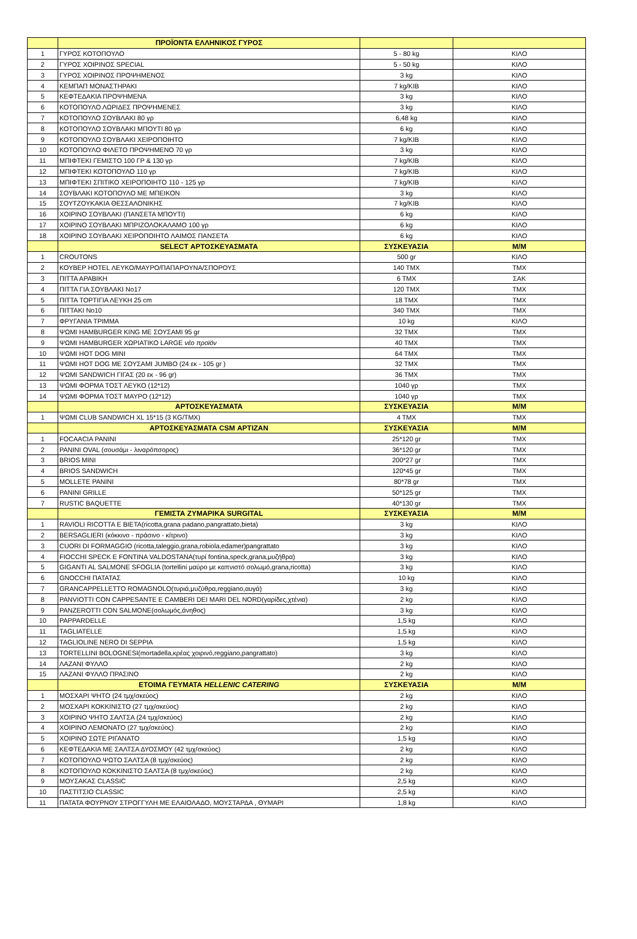| | ΠΡΟΪΟΝΤΑ ΕΛΛΗΝΙΚΟΣ ΓΥΡΟΣ | | |
| 1 | ΓΥΡΟΣ ΚΟΤΟΠΟΥΛΟ | 5 - 80 kg | ΚΙΛΟ |
| 2 | ΓΥΡΟΣ ΧΟΙΡΙΝΟΣ SPECIAL | 5 - 50 kg | ΚΙΛΟ |
| 3 | ΓΥΡΟΣ ΧΟΙΡΙΝΟΣ ΠΡΟΨΗΜΕΝΟΣ | 3 kg | ΚΙΛΟ |
| 4 | ΚΕΜΠΑΠ ΜΟΝΑΣΤΗΡΑΚΙ | 7 kg/KIB | ΚΙΛΟ |
| 5 | ΚΕΦΤΕΔΑΚΙΑ ΠΡΟΨΗΜΕΝΑ | 3 kg | ΚΙΛΟ |
| 6 | ΚΟΤΟΠΟΥΛΟ ΛΩΡΙΔΕΣ ΠΡΟΨΗΜΕΝΕΣ | 3 kg | ΚΙΛΟ |
| 7 | ΚΟΤΟΠΟΥΛΟ ΣΟΥΒΛΑΚΙ 80 γρ | 6,48 kg | ΚΙΛΟ |
| 8 | ΚΟΤΟΠΟΥΛΟ ΣΟΥΒΛΑΚΙ ΜΠΟΥΤΙ 80 γρ | 6 kg | ΚΙΛΟ |
| 9 | ΚΟΤΟΠΟΥΛΟ ΣΟΥΒΛΑΚΙ ΧΕΙΡΟΠΟΙΗΤΟ | 7 kg/KIB | ΚΙΛΟ |
| 10 | ΚΟΤΟΠΟΥΛΟ ΦΙΛΕΤΟ ΠΡΟΨΗΜΕΝΟ 70 γρ | 3 kg | ΚΙΛΟ |
| 11 | ΜΠΙΦΤΕΚΙ ΓΕΜΙΣΤΟ 100 ΓΡ & 130 γρ | 7 kg/KIB | ΚΙΛΟ |
| 12 | ΜΠΙΦΤΕΚΙ ΚΟΤΟΠΟΥΛΟ 110 γρ | 7 kg/KIB | ΚΙΛΟ |
| 13 | ΜΠΙΦΤΕΚΙ ΣΠΙΤΙΚΟ ΧΕΙΡΟΠΟΙΗΤΟ 110 - 125 γρ | 7 kg/KIB | ΚΙΛΟ |
| 14 | ΣΟΥΒΛΑΚΙ ΚΟΤΟΠΟΥΛΟ ΜΕ ΜΠΕΙΚΟΝ | 3 kg | ΚΙΛΟ |
| 15 | ΣΟΥΤΖΟΥΚΑΚΙΑ ΘΕΣΣΑΛΟΝΙΚΗΣ | 7 kg/KIB | ΚΙΛΟ |
| 16 | ΧΟΙΡΙΝΟ ΣΟΥΒΛΑΚΙ (ΠΑΝΣΕΤΑ ΜΠΟΥΤΙ) | 6 kg | ΚΙΛΟ |
| 17 | ΧΟΙΡΙΝΟ ΣΟΥΒΛΑΚΙ ΜΠΡΙΖΟΛΟΚΑΛΑΜΟ 100 γρ | 6 kg | ΚΙΛΟ |
| 18 | ΧΟΙΡΙΝΟ ΣΟΥΒΛΑΚΙ ΧΕΙΡΟΠΟΙΗΤΟ ΛΑΙΜΟΣ ΠΑΝΣΕΤΑ | 6 kg | ΚΙΛΟ |
| | SELECT ΑΡΤΟΣΚΕΥΑΣΜΑΤΑ | ΣΥΣΚΕΥΑΣΙΑ | Μ/Μ |
| 1 | CROUTONS | 500 gr | ΚΙΛΟ |
| 2 | ΚΟΥΒΕΡ HOTEL ΛΕΥΚΟ/ΜΑΥΡΟ/ΠΑΠΑΡΟΥΝΑ/ΣΠΟΡΟΥΣ | 140 ΤΜΧ | ΤΜΧ |
| 3 | ΠΙΤΤΑ ΑΡΑΒΙΚΗ | 6 ΤΜΧ | ΣΑΚ |
| 4 | ΠΙΤΤΑ ΓΙΑ ΣΟΥΒΛΑΚΙ Νο17 | 120 ΤΜΧ | ΤΜΧ |
| 5 | ΠΙΤΤΑ ΤΟΡΤΙΓΙΑ ΛΕΥΚΗ 25 cm | 18 ΤΜΧ | ΤΜΧ |
| 6 | ΠΙΤΤΑΚΙ Νο10 | 340 ΤΜΧ | ΤΜΧ |
| 7 | ΦΡΥΓΑΝΙΑ ΤΡΙΜΜΑ | 10 kg | ΚΙΛΟ |
| 8 | ΨΩΜΙ HAMBURGER KING ΜΕ ΣΟΥΣΑΜΙ 95 gr | 32 ΤΜΧ | ΤΜΧ |
| 9 | ΨΩΜΙ HAMBURGER ΧΩΡΙΑΤΙΚΟ LARGE νέο προϊόν | 40 ΤΜΧ | ΤΜΧ |
| 10 | ΨΩΜΙ HOT DOG MINI | 64 ΤΜΧ | ΤΜΧ |
| 11 | ΨΩΜΙ HOT DOG ΜΕ ΣΟΥΣΑΜΙ JUMBO (24 εκ - 105 gr ) | 32 ΤΜΧ | ΤΜΧ |
| 12 | ΨΩΜΙ SANDWICH ΓΙΓΑΣ (20 εκ - 96 gr) | 36 ΤΜΧ | ΤΜΧ |
| 13 | ΨΩΜΙ ΦΟΡΜΑ ΤΟΣΤ ΛΕΥΚΟ (12*12) | 1040 γρ | ΤΜΧ |
| 14 | ΨΩΜΙ ΦΟΡΜΑ ΤΟΣΤ ΜΑΥΡΟ (12*12) | 1040 γρ | ΤΜΧ |
| | ΑΡΤΟΣΚΕΥΑΣΜΑΤΑ | ΣΥΣΚΕΥΑΣΙΑ | Μ/Μ |
| 1 | ΨΩΜΙ CLUB SANDWICH XL 15*15 (3 KG/TMX) | 4 ΤΜΧ | ΤΜΧ |
| | ΑΡΤΟΣΚΕΥΑΣΜΑΤΑ CSM ΑΡΤΙΖΑΝ | ΣΥΣΚΕΥΑΣΙΑ | Μ/Μ |
| 1 | FOCAACIA PANINI | 25*120 gr | ΤΜΧ |
| 2 | PANINI OVAL (σουσάμι - λιναρόπσορος) | 36*120 gr | ΤΜΧ |
| 3 | BRIOS MINI | 200*27 gr | ΤΜΧ |
| 4 | BRIOS SANDWICH | 120*45 gr | ΤΜΧ |
| 5 | MOLLETE PANINI | 80*78 gr | ΤΜΧ |
| 6 | PANINI GRILLE | 50*125 gr | ΤΜΧ |
| 7 | RUSTIC BAQUETTE | 40*130 gr | ΤΜΧ |
| | ΓΕΜΙΣΤΑ ΖΥΜΑΡΙΚΑ SURGITAL | ΣΥΣΚΕΥΑΣΙΑ | Μ/Μ |
| 1 | RAVIOLI RICOTTA E BIETA(ricotta,grana padano,pangrattato,bieta) | 3 kg | ΚΙΛΟ |
| 2 | BERSAGLIERI (κόκκινο - πράσινο - κίτρινο) | 3 kg | ΚΙΛΟ |
| 3 | CUORI DI FORMAGGIO (ricotta,taleggio,grana,robiola,edamer)pangrattato | 3 kg | ΚΙΛΟ |
| 4 | FIOCCHI SPECK E FONTINA VALDOSTANA(τυρί fontina,speck,grana,μυζήθρα) | 3 kg | ΚΙΛΟ |
| 5 | GIGANTI AL SALMONE SFOGLIA (tortellini μαύρο με καπνιστό σολωμό,grana,ricotta) | 3 kg | ΚΙΛΟ |
| 6 | GNOCCHI ΠΑΤΑΤΑΣ | 10 kg | ΚΙΛΟ |
| 7 | GRANCAPPELLETTO ROMAGNOLO(τυριά,μυζύθρα,reggiano,αυγά) | 3 kg | ΚΙΛΟ |
| 8 | PANVIOTTI CON CAPPESANTE E CAMBERI DEI MARI DEL NORD(γαρίδες,χτένια) | 2 kg | ΚΙΛΟ |
| 9 | PANZEROTTI CON SALMONE(σολωμός,άνηθος) | 3 kg | ΚΙΛΟ |
| 10 | PAPPARDELLE | 1,5 kg | ΚΙΛΟ |
| 11 | TAGLIATELLE | 1,5 kg | ΚΙΛΟ |
| 12 | TAGLIOLINE NERO DI SEPPIA | 1,5 kg | ΚΙΛΟ |
| 13 | TORTELLINI BOLOGNESI(mortadella,κρέας χοιρινό,reggiano,pangrattato) | 3 kg | ΚΙΛΟ |
| 14 | ΛΑΖΑΝΙ ΦΥΛΛΟ | 2 kg | ΚΙΛΟ |
| 15 | ΛΑΖΑΝΙ ΦΥΛΛΟ ΠΡΑΣΙΝΟ | 2 kg | ΚΙΛΟ |
| | ΕΤΟΙΜΑ ΓΕΥΜΑΤΑ HELLENIC CATERING | ΣΥΣΚΕΥΑΣΙΑ | Μ/Μ |
| 1 | ΜΟΣΧΑΡΙ ΨΗΤΟ (24 τμχ/σκεύος) | 2 kg | ΚΙΛΟ |
| 2 | ΜΟΣΧΑΡΙ ΚΟΚΚΙΝΙΣΤΟ (27 τμχ/σκεύος) | 2 kg | ΚΙΛΟ |
| 3 | ΧΟΙΡΙΝΟ ΨΗΤΟ ΣΑΛΤΣΑ (24 τμχ/σκεύος) | 2 kg | ΚΙΛΟ |
| 4 | ΧΟΙΡΙΝΟ ΛΕΜΟΝΑΤΟ (27 τμχ/σκεύος) | 2 kg | ΚΙΛΟ |
| 5 | ΧΟΙΡΙΝΟ ΣΩΤΕ ΡΙΓΑΝΑΤΟ | 1,5 kg | ΚΙΛΟ |
| 6 | ΚΕΦΤΕΔΑΚΙΑ ΜΕ ΣΑΛΤΣΑ ΔΥΟΣΜΟΥ (42 τμχ/σκεύος) | 2 kg | ΚΙΛΟ |
| 7 | ΚΟΤΟΠΟΥΛΟ ΨΩΤΟ ΣΑΛΤΣΑ (8 τμχ/σκεύος) | 2 kg | ΚΙΛΟ |
| 8 | ΚΟΤΟΠΟΥΛΟ ΚΟΚΚΙΝΙΣΤΟ ΣΑΛΤΣΑ (8 τμχ/σκεύος) | 2 kg | ΚΙΛΟ |
| 9 | ΜΟΥΣΑΚΑΣ CLASSIC | 2,5 kg | ΚΙΛΟ |
| 10 | ΠΑΣΤΙΤΣΙΟ CLASSIC | 2,5 kg | ΚΙΛΟ |
| 11 | ΠΑΤΑΤΑ ΦΟΥΡΝΟΥ ΣΤΡΟΓΓΥΛΗ ΜΕ ΕΛΑΙΟΛΑΔΟ, ΜΟΥΣΤΑΡΔΑ , ΘΥΜΑΡΙ | 1,8 kg | ΚΙΛΟ |